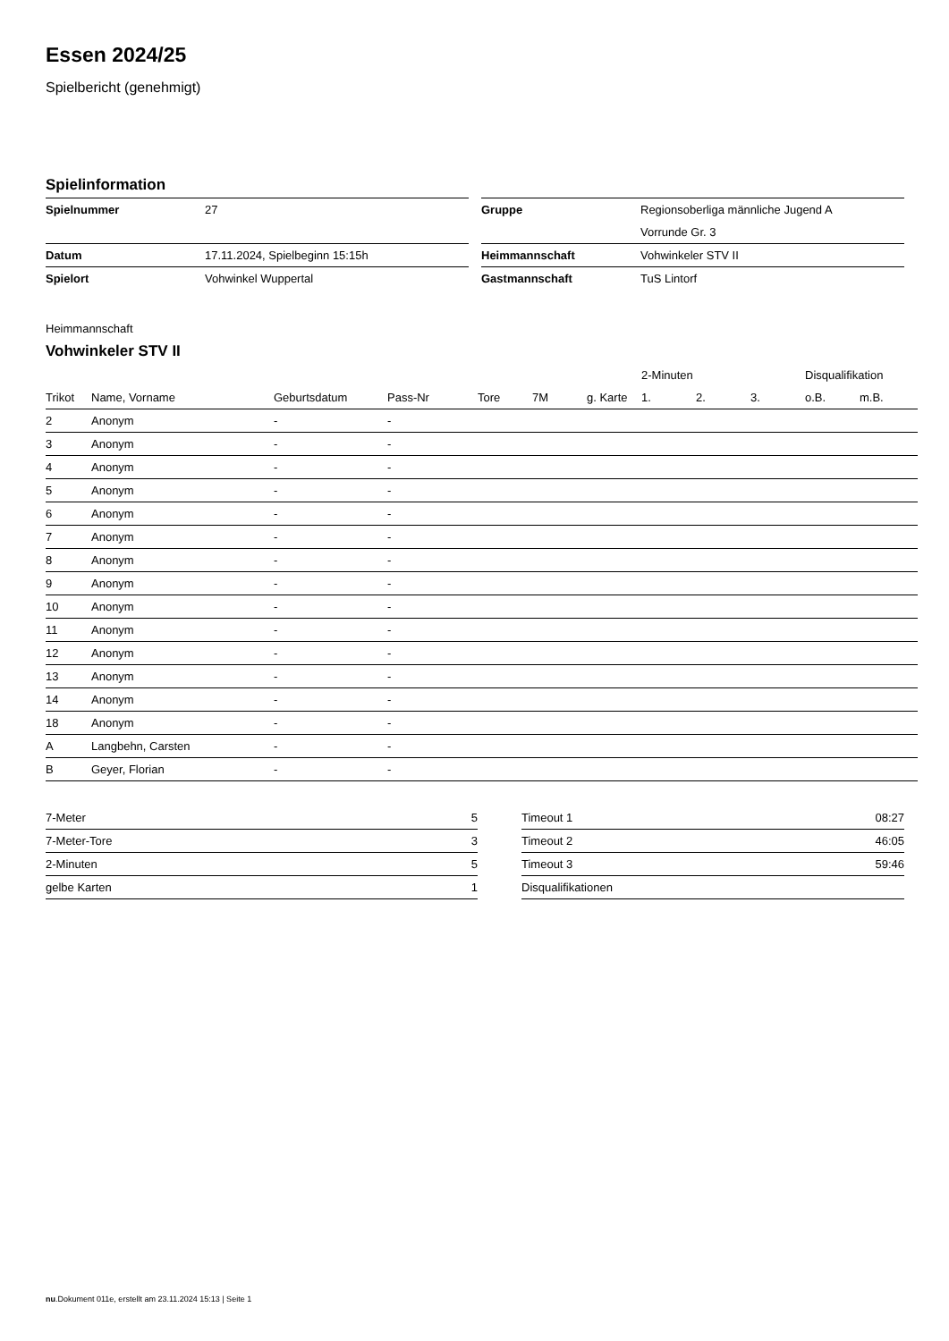Essen 2024/25
Spielbericht (genehmigt)
Spielinformation
| Spielnummer | 27 |
| Datum | 17.11.2024, Spielbeginn 15:15h |
| Spielort | Vohwinkel Wuppertal |
| Gruppe | Regionsoberliga männliche Jugend A |
| | Vorrunde Gr. 3 |
| Heimmannschaft | Vohwinkeler STV II |
| Gastmannschaft | TuS Lintorf |
Heimmannschaft
Vohwinkeler STV II
| | | | | | | | 2-Minuten | | | Disqualifikation | |
| --- | --- | --- | --- | --- | --- | --- | --- | --- | --- | --- | --- |
| Trikot | Name, Vorname | Geburtsdatum | Pass-Nr | Tore | 7M | g. Karte | 1. | 2. | 3. | o.B. | m.B. |
| 2 | Anonym | - | - | | | | | | | | |
| 3 | Anonym | - | - | | | | | | | | |
| 4 | Anonym | - | - | | | | | | | | |
| 5 | Anonym | - | - | | | | | | | | |
| 6 | Anonym | - | - | | | | | | | | |
| 7 | Anonym | - | - | | | | | | | | |
| 8 | Anonym | - | - | | | | | | | | |
| 9 | Anonym | - | - | | | | | | | | |
| 10 | Anonym | - | - | | | | | | | | |
| 11 | Anonym | - | - | | | | | | | | |
| 12 | Anonym | - | - | | | | | | | | |
| 13 | Anonym | - | - | | | | | | | | |
| 14 | Anonym | - | - | | | | | | | | |
| 18 | Anonym | - | - | | | | | | | | |
| A | Langbehn, Carsten | - | - | | | | | | | | |
| B | Geyer, Florian | - | - | | | | | | | | |
| 7-Meter | 5 |
| 7-Meter-Tore | 3 |
| 2-Minuten | 5 |
| gelbe Karten | 1 |
| Timeout 1 | 08:27 |
| Timeout 2 | 46:05 |
| Timeout 3 | 59:46 |
| Disqualifikationen | |
nu.Dokument 011e, erstellt am 23.11.2024 15:13 | Seite 1